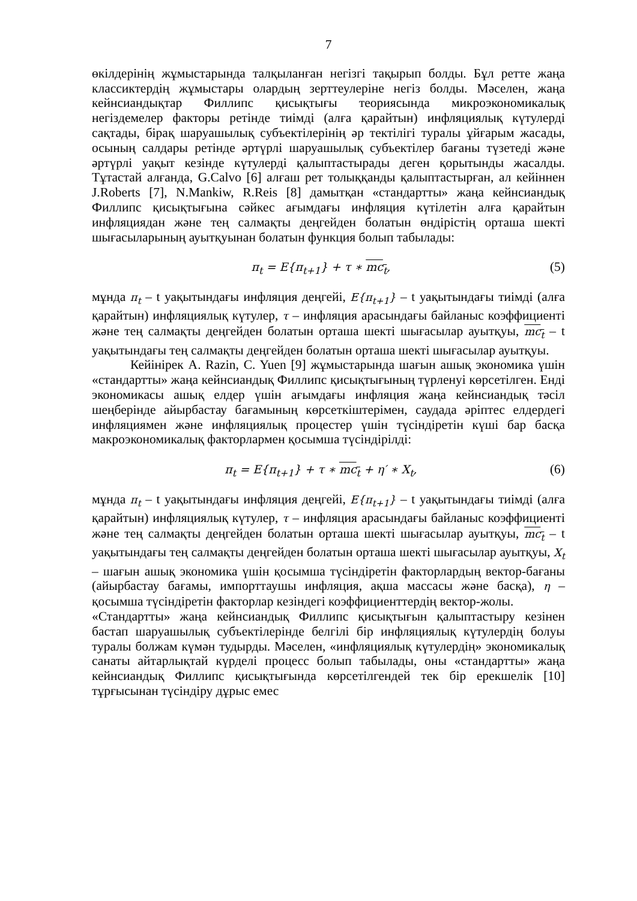7
өкілдерінің жұмыстарында талқыланған негізгі тақырып болды. Бұл ретте жаңа классиктердің жұмыстары олардың зерттеулеріне негіз болды. Мәселен, жаңа кейнсиандықтар Филлипс қисықтығы теориясында микроэкономикалық негіздемелер факторы ретінде тиімді (алға қарайтын) инфляциялық күтулерді сақтады, бірақ шаруашылық субъектілерінің әр тектілігі туралы ұйғарым жасады, осының салдары ретінде әртүрлі шаруашылық субъектілер бағаны түзетеді және әртүрлі уақыт кезінде күтулерді қалыптастырады деген қорытынды жасалды. Тұтастай алғанда, G.Calvo [6] алғаш рет толыққанды қалыптастырған, ал кейіннен J.Roberts [7], N.Mankiw, R.Reis [8] дамытқан «стандартты» жаңа кейнсиандық Филлипс қисықтығына сәйкес ағымдағы инфляция күтілетін алға қарайтын инфляциядан және тең салмақты деңгейден болатын өндірістің орташа шекті шығасыларының ауытқуынан болатын функция болып табылады:
π<sub>t</sub> = E{π<sub>t+1</sub>} + τ ∗ mc<sub>t</sub>, (5)
мұнда π<sub>t</sub> – t уақытындағы инфляция деңгейі, E{π<sub>t+1</sub>} – t уақытындағы тиімді (алға қарайтын) инфляциялық күтулер, τ – инфляция арасындағы байланыс коэффициенті және тең салмақты деңгейден болатын орташа шекті шығасылар ауытқуы, mc<sub>t</sub> – t уақытындағы тең салмақты деңгейден болатын орташа шекті шығасылар ауытқуы.
Кейінірек A. Razin, C. Yuen [9] жұмыстарында шағын ашық экономика үшін «стандартты» жаңа кейнсиандық Филлипс қисықтығының түрленуі көрсетілген. Енді экономикасы ашық елдер үшін ағымдағы инфляция жаңа кейнсиандық тәсіл шеңберінде айырбастау бағамының көрсеткіштерімен, саудада әріптес елдердегі инфляциямен және инфляциялық процестер үшін түсіндіретін күші бар басқа макроэкономикалық факторлармен қосымша түсіндірілді:
π<sub>t</sub> = E{π<sub>t+1</sub>} + τ ∗ mc<sub>t</sub> + η′ ∗ X<sub>t</sub>, (6)
мұнда π<sub>t</sub> – t уақытындағы инфляция деңгейі, E{π<sub>t+1</sub>} – t уақытындағы тиімді (алға қарайтын) инфляциялық күтулер, τ – инфляция арасындағы байланыс коэффициенті және тең салмақты деңгейден болатын орташа шекті шығасылар ауытқуы, mc<sub>t</sub> – t уақытындағы тең салмақты деңгейден болатын орташа шекті шығасылар ауытқуы, X<sub>t</sub> – шағын ашық экономика үшін қосымша түсіндіретін факторлардың вектор-бағаны (айырбастау бағамы, импорттаушы инфляция, ақша массасы және басқа), η – қосымша түсіндіретін факторлар кезіндегі коэффициенттердің вектор-жолы.
«Стандартты» жаңа кейнсиандық Филлипс қисықтығын қалыптастыру кезінен бастап шаруашылық субъектілерінде белгілі бір инфляциялық күтулердің болуы туралы болжам күмән тудырды. Мәселен, «инфляциялық күтулердің» экономикалық санаты айтарлықтай күрделі процесс болып табылады, оны «стандартты» жаңа кейнсиандық Филлипс қисықтығында көрсетілгендей тек бір ерекшелік [10] тұрғысынан түсіндіру дұрыс емес